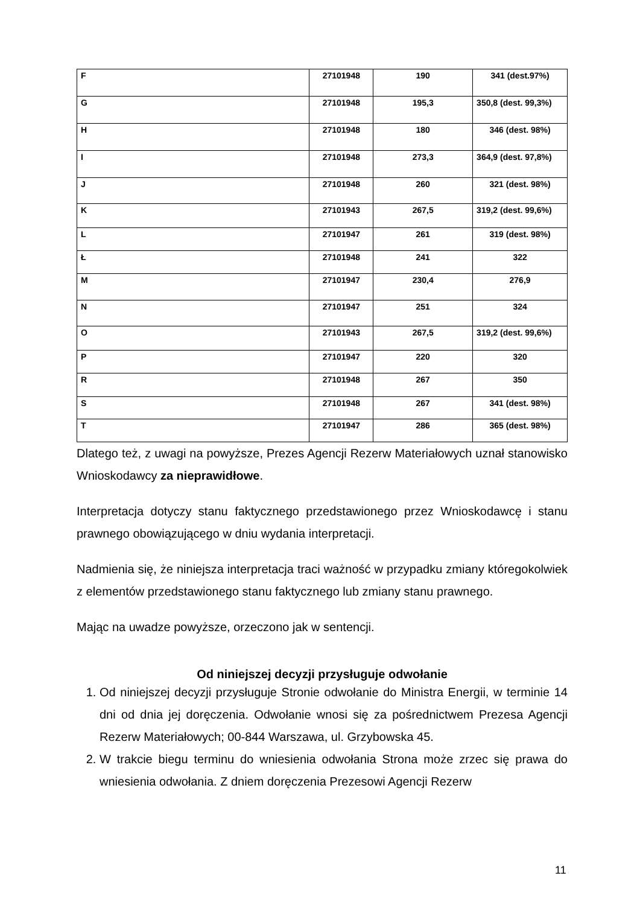| F | 27101948 | 190 | 341 (dest.97%) |
| G | 27101948 | 195,3 | 350,8 (dest. 99,3%) |
| H | 27101948 | 180 | 346 (dest. 98%) |
| I | 27101948 | 273,3 | 364,9 (dest. 97,8%) |
| J | 27101948 | 260 | 321 (dest. 98%) |
| K | 27101943 | 267,5 | 319,2 (dest. 99,6%) |
| L | 27101947 | 261 | 319 (dest. 98%) |
| Ł | 27101948 | 241 | 322 |
| M | 27101947 | 230,4 | 276,9 |
| N | 27101947 | 251 | 324 |
| O | 27101943 | 267,5 | 319,2 (dest. 99,6%) |
| P | 27101947 | 220 | 320 |
| R | 27101948 | 267 | 350 |
| S | 27101948 | 267 | 341 (dest. 98%) |
| T | 27101947 | 286 | 365 (dest. 98%) |
Dlatego też, z uwagi na powyższe, Prezes Agencji Rezerw Materiałowych uznał stanowisko Wnioskodawcy za nieprawidłowe.
Interpretacja dotyczy stanu faktycznego przedstawionego przez Wnioskodawcę i stanu prawnego obowiązującego w dniu wydania interpretacji.
Nadmienia się, że niniejsza interpretacja traci ważność w przypadku zmiany któregokolwiek z elementów przedstawionego stanu faktycznego lub zmiany stanu prawnego.
Mając na uwadze powyższe, orzeczono jak w sentencji.
Od niniejszej decyzji przysługuje odwołanie
1. Od niniejszej decyzji przysługuje Stronie odwołanie do Ministra Energii, w terminie 14 dni od dnia jej doręczenia. Odwołanie wnosi się za pośrednictwem Prezesa Agencji Rezerw Materiałowych; 00-844 Warszawa, ul. Grzybowska 45.
2. W trakcie biegu terminu do wniesienia odwołania Strona może zrzec się prawa do wniesienia odwołania. Z dniem doręczenia Prezesowi Agencji Rezerw
11